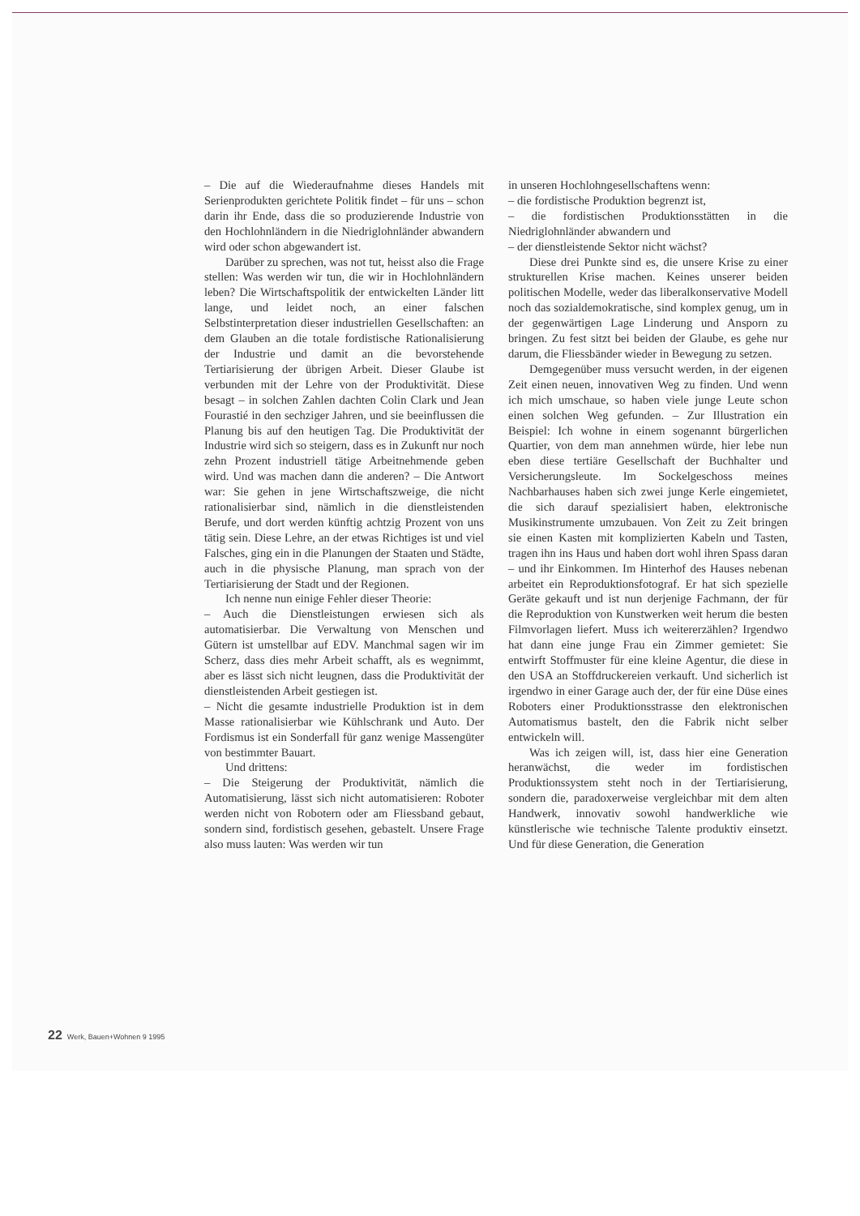– Die auf die Wiederaufnahme dieses Handels mit Serienprodukten gerichtete Politik findet – für uns – schon darin ihr Ende, dass die so produzierende Industrie von den Hochlohnländern in die Niedriglohnländer abwandern wird oder schon abgewandert ist.
Darüber zu sprechen, was not tut, heisst also die Frage stellen: Was werden wir tun, die wir in Hochlohnländern leben? Die Wirtschaftspolitik der entwickelten Länder litt lange, und leidet noch, an einer falschen Selbstinterpretation dieser industriellen Gesellschaften: an dem Glauben an die totale fordistische Rationalisierung der Industrie und damit an die bevorstehende Tertiarisierung der übrigen Arbeit. Dieser Glaube ist verbunden mit der Lehre von der Produktivität. Diese besagt – in solchen Zahlen dachten Colin Clark und Jean Fourastié in den sechziger Jahren, und sie beeinflussen die Planung bis auf den heutigen Tag. Die Produktivität der Industrie wird sich so steigern, dass es in Zukunft nur noch zehn Prozent industriell tätige Arbeitnehmende geben wird. Und was machen dann die anderen? – Die Antwort war: Sie gehen in jene Wirtschaftszweige, die nicht rationalisierbar sind, nämlich in die dienstleistenden Berufe, und dort werden künftig achtzig Prozent von uns tätig sein. Diese Lehre, an der etwas Richtiges ist und viel Falsches, ging ein in die Planungen der Staaten und Städte, auch in die physische Planung, man sprach von der Tertiarisierung der Stadt und der Regionen.
Ich nenne nun einige Fehler dieser Theorie:
– Auch die Dienstleistungen erwiesen sich als automatisierbar. Die Verwaltung von Menschen und Gütern ist umstellbar auf EDV. Manchmal sagen wir im Scherz, dass dies mehr Arbeit schafft, als es wegnimmt, aber es lässt sich nicht leugnen, dass die Produktivität der dienstleistenden Arbeit gestiegen ist.
– Nicht die gesamte industrielle Produktion ist in dem Masse rationalisierbar wie Kühlschrank und Auto. Der Fordismus ist ein Sonderfall für ganz wenige Massengüter von bestimmter Bauart.
Und drittens:
– Die Steigerung der Produktivität, nämlich die Automatisierung, lässt sich nicht automatisieren: Roboter werden nicht von Robotern oder am Fliessband gebaut, sondern sind, fordistisch gesehen, gebastelt. Unsere Frage also muss lauten: Was werden wir tun
in unseren Hochlohngesellschaftens wenn:
– die fordistische Produktion begrenzt ist,
– die fordistischen Produktionsstätten in die Niedriglohnländer abwandern und
– der dienstleistende Sektor nicht wächst?
Diese drei Punkte sind es, die unsere Krise zu einer strukturellen Krise machen. Keines unserer beiden politischen Modelle, weder das liberalkonservative Modell noch das sozialdemokratische, sind komplex genug, um in der gegenwärtigen Lage Linderung und Ansporn zu bringen. Zu fest sitzt bei beiden der Glaube, es gehe nur darum, die Fliessbänder wieder in Bewegung zu setzen.
Demgegenüber muss versucht werden, in der eigenen Zeit einen neuen, innovativen Weg zu finden. Und wenn ich mich umschaue, so haben viele junge Leute schon einen solchen Weg gefunden. – Zur Illustration ein Beispiel: Ich wohne in einem sogenannt bürgerlichen Quartier, von dem man annehmen würde, hier lebe nun eben diese tertiäre Gesellschaft der Buchhalter und Versicherungsleute. Im Sockelgeschoss meines Nachbarhauses haben sich zwei junge Kerle eingemietet, die sich darauf spezialisiert haben, elektronische Musikinstrumente umzubauen. Von Zeit zu Zeit bringen sie einen Kasten mit komplizierten Kabeln und Tasten, tragen ihn ins Haus und haben dort wohl ihren Spass daran – und ihr Einkommen. Im Hinterhof des Hauses nebenan arbeitet ein Reproduktionsfotograf. Er hat sich spezielle Geräte gekauft und ist nun derjenige Fachmann, der für die Reproduktion von Kunstwerken weit herum die besten Filmvorlagen liefert. Muss ich weitererzählen? Irgendwo hat dann eine junge Frau ein Zimmer gemietet: Sie entwirft Stoffmuster für eine kleine Agentur, die diese in den USA an Stoffdruckereien verkauft. Und sicherlich ist irgendwo in einer Garage auch der, der für eine Düse eines Roboters einer Produktionsstrasse den elektronischen Automatismus bastelt, den die Fabrik nicht selber entwickeln will.
Was ich zeigen will, ist, dass hier eine Generation heranwächst, die weder im fordistischen Produktionssystem steht noch in der Tertiarisierung, sondern die, paradoxerweise vergleichbar mit dem alten Handwerk, innovativ sowohl handwerkliche wie künstlerische wie technische Talente produktiv einsetzt. Und für diese Generation, die Generation
22 Werk, Bauen+Wohnen 9 1995